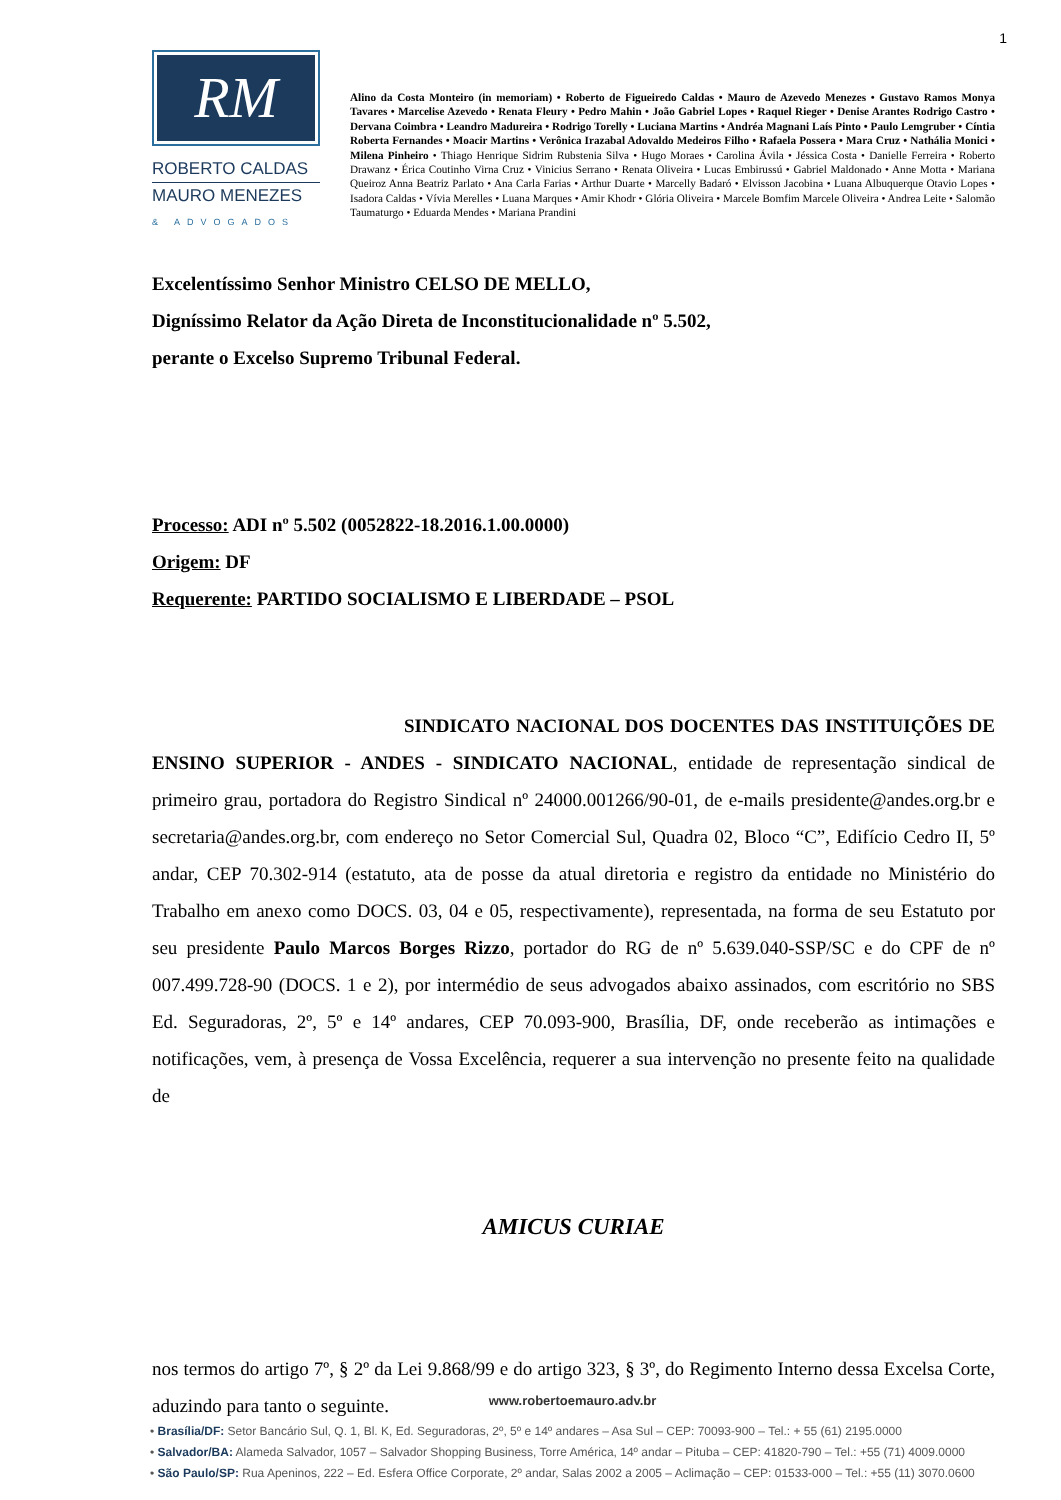1
RM
ROBERTO CALDAS
MAURO MENEZES
& ADVOGADOS
Alino da Costa Monteiro (in memoriam) • Roberto de Figueiredo Caldas • Mauro de Azevedo Menezes • Gustavo Ramos Monya Tavares • Marcelise Azevedo • Renata Fleury • Pedro Mahin • João Gabriel Lopes • Raquel Rieger • Denise Arantes Rodrigo Castro • Dervana Coimbra • Leandro Madureira • Rodrigo Torelly • Luciana Martins • Andréa Magnani Laís Pinto • Paulo Lemgruber • Cíntia Roberta Fernandes • Moacir Martins • Verônica Irazabal Adovaldo Medeiros Filho • Rafaela Possera • Mara Cruz • Nathália Monici • Milena Pinheiro • Thiago Henrique Sidrim Rubstenia Silva • Hugo Moraes • Carolina Ávila • Jéssica Costa • Danielle Ferreira • Roberto Drawanz • Érica Coutinho Virna Cruz • Vinicius Serrano • Renata Oliveira • Lucas Embirussú • Gabriel Maldonado • Anne Motta • Mariana Queiroz Anna Beatriz Parlato • Ana Carla Farias • Arthur Duarte • Marcelly Badaró • Elvisson Jacobina • Luana Albuquerque Otavio Lopes • Isadora Caldas • Vívia Merelles • Luana Marques • Amir Khodr • Glória Oliveira • Marcele Bomfim Marcele Oliveira • Andrea Leite • Salomão Taumaturgo • Eduarda Mendes • Mariana Prandini
Excelentíssimo Senhor Ministro CELSO DE MELLO,
Digníssimo Relator da Ação Direta de Inconstitucionalidade nº 5.502,
perante o Excelso Supremo Tribunal Federal.
Processo: ADI nº 5.502 (0052822-18.2016.1.00.0000)
Origem: DF
Requerente: PARTIDO SOCIALISMO E LIBERDADE – PSOL
SINDICATO NACIONAL DOS DOCENTES DAS INSTITUIÇÕES DE ENSINO SUPERIOR - ANDES - SINDICATO NACIONAL, entidade de representação sindical de primeiro grau, portadora do Registro Sindical nº 24000.001266/90-01, de e-mails presidente@andes.org.br e secretaria@andes.org.br, com endereço no Setor Comercial Sul, Quadra 02, Bloco “C”, Edifício Cedro II, 5º andar, CEP 70.302-914 (estatuto, ata de posse da atual diretoria e registro da entidade no Ministério do Trabalho em anexo como DOCS. 03, 04 e 05, respectivamente), representada, na forma de seu Estatuto por seu presidente Paulo Marcos Borges Rizzo, portador do RG de nº 5.639.040-SSP/SC e do CPF de nº 007.499.728-90 (DOCS. 1 e 2), por intermédio de seus advogados abaixo assinados, com escritório no SBS Ed. Seguradoras, 2º, 5º e 14º andares, CEP 70.093-900, Brasília, DF, onde receberão as intimações e notificações, vem, à presença de Vossa Excelência, requerer a sua intervenção no presente feito na qualidade de
AMICUS CURIAE
nos termos do artigo 7º, § 2º da Lei 9.868/99 e do artigo 323, § 3º, do Regimento Interno dessa Excelsa Corte, aduzindo para tanto o seguinte.
www.robertoemauro.adv.br
• Brasília/DF: Setor Bancário Sul, Q. 1, Bl. K, Ed. Seguradoras, 2º, 5º e 14º andares – Asa Sul – CEP: 70093-900 – Tel.: + 55 (61) 2195.0000
• Salvador/BA: Alameda Salvador, 1057 – Salvador Shopping Business, Torre América, 14º andar – Pituba – CEP: 41820-790 – Tel.: +55 (71) 4009.0000
• São Paulo/SP: Rua Apeninos, 222 – Ed. Esfera Office Corporate, 2º andar, Salas 2002 a 2005 – Aclimação – CEP: 01533-000 – Tel.: +55 (11) 3070.0600